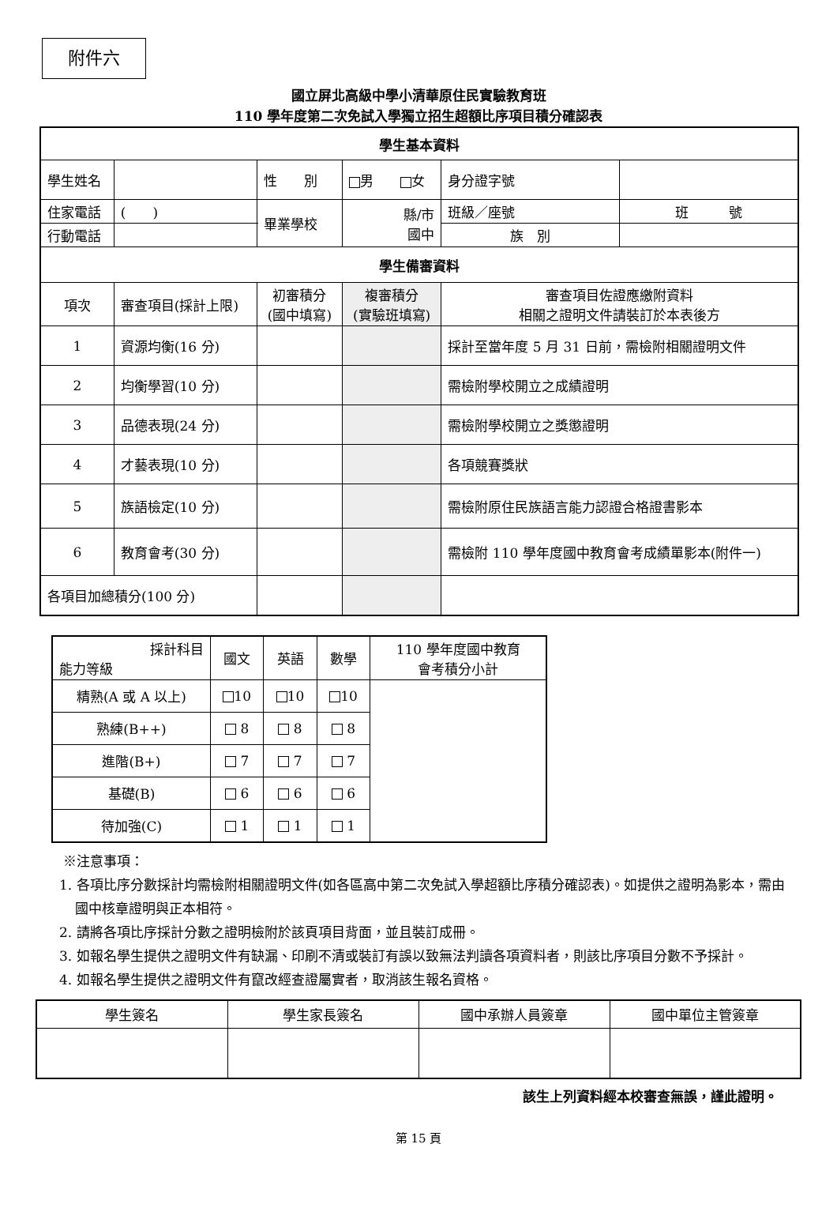附件六
國立屏北高級中學小清華原住民實驗教育班
110 學年度第二次免試入學獨立招生超額比序項目積分確認表
| 學生基本資料 | | | | | | |
| 學生姓名 | | | 性 別 | 男 女 | 身分證字號 | |
| 住家電話 | ( ) | | 畢業學校 | 縣/市 國中 | 班級／座號 | 班 號 |
| 行動電話 | | | | | 族 別 | |
| 學生備審資料 | | | | | | |
| 項次 | 審查項目(採計上限) | 初審積分 (國中填寫) | | 複審積分 (實驗班填寫) | 審查項目佐證應繳附資料 相關之證明文件請裝訂於本表後方 | |
| 1 | 資源均衡(16 分) | | | | 採計至當年度 5 月 31 日前，需檢附相關證明文件 | |
| 2 | 均衡學習(10 分) | | | | 需檢附學校開立之成績證明 | |
| 3 | 品德表現(24 分) | | | | 需檢附學校開立之獎懲證明 | |
| 4 | 才藝表現(10 分) | | | | 各項競賽獎狀 | |
| 5 | 族語檢定(10 分) | | | | 需檢附原住民族語言能力認證合格證書影本 | |
| 6 | 教育會考(30 分) | | | | 需檢附 110 學年度國中教育會考成績單影本(附件一) | |
| 各項目加總積分(100 分) | | | | | | |
| 採計科目 能力等級 | 國文 | 英語 | 數學 | 110 學年度國中教育 會考積分小計 |
| 精熟(A 或 A 以上) | 10 | 10 | 10 | |
| 熟練(B++) | 8 | 8 | 8 | |
| 進階(B+) | 7 | 7 | 7 | |
| 基礎(B) | 6 | 6 | 6 | |
| 待加強(C) | 1 | 1 | 1 | |
※注意事項：
1. 各項比序分數採計均需檢附相關證明文件(如各區高中第二次免試入學超額比序積分確認表)。如提供之證明為影本，需由國中核章證明與正本相符。
2. 請將各項比序採計分數之證明檢附於該頁項目背面，並且裝訂成冊。
3. 如報名學生提供之證明文件有缺漏、印刷不清或裝訂有誤以致無法判讀各項資料者，則該比序項目分數不予採計。
4. 如報名學生提供之證明文件有竄改經查證屬實者，取消該生報名資格。
| 學生簽名 | 學生家長簽名 | 國中承辦人員簽章 | 國中單位主管簽章 |
該生上列資料經本校審查無誤，謹此證明。
第 15 頁